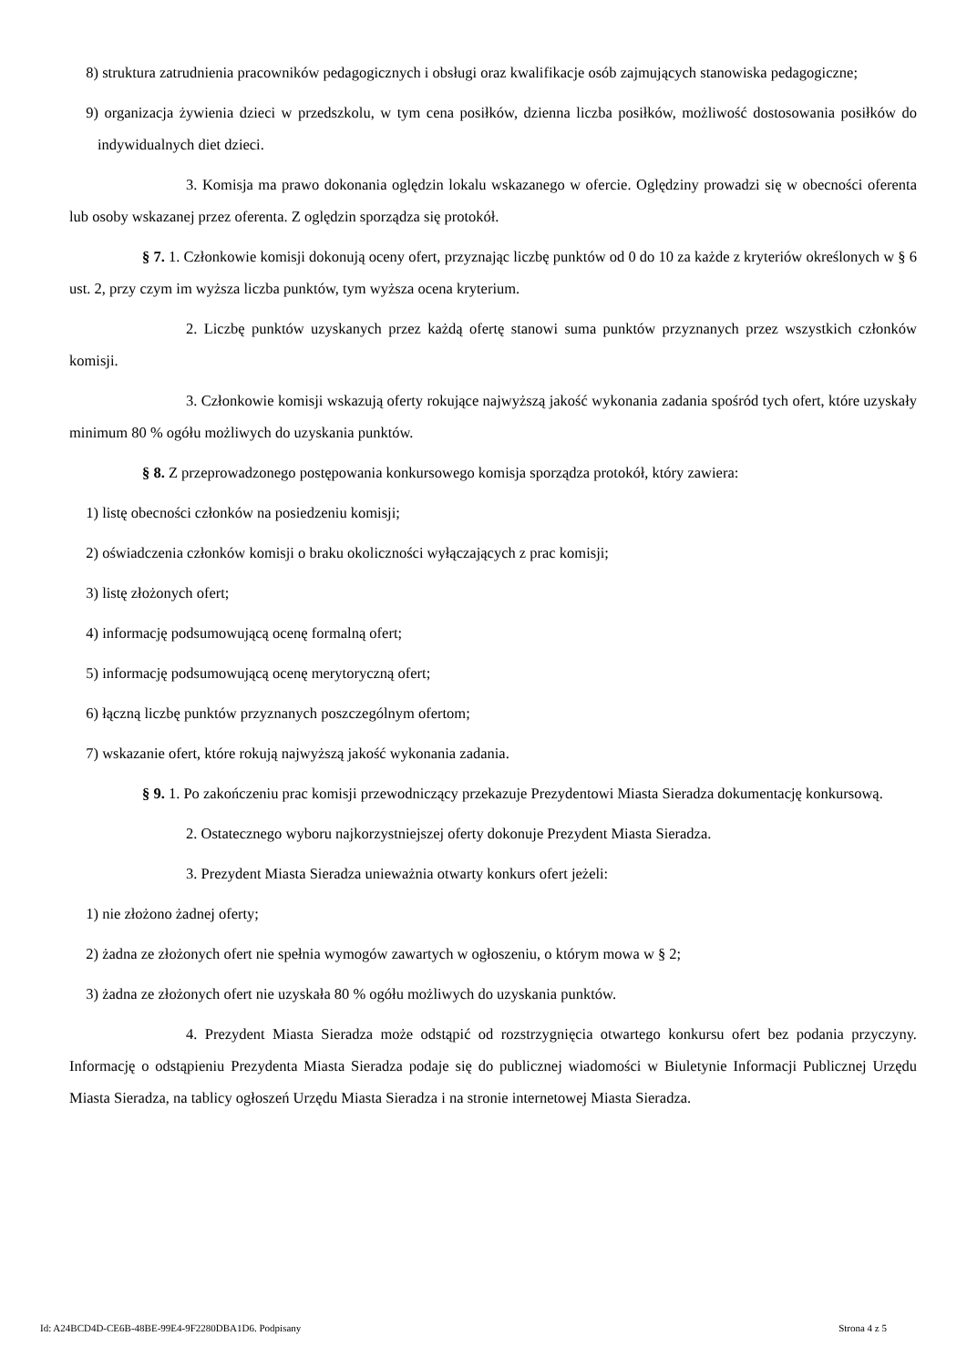8) struktura zatrudnienia pracowników pedagogicznych i obsługi oraz kwalifikacje osób zajmujących stanowiska pedagogiczne;
9) organizacja żywienia dzieci w przedszkolu, w tym cena posiłków, dzienna liczba posiłków, możliwość dostosowania posiłków do indywidualnych diet dzieci.
3. Komisja ma prawo dokonania oględzin lokalu wskazanego w ofercie. Oględziny prowadzi się w obecności oferenta lub osoby wskazanej przez oferenta. Z oględzin sporządza się protokół.
§ 7. 1. Członkowie komisji dokonują oceny ofert, przyznając liczbę punktów od 0 do 10 za każde z kryteriów określonych w § 6 ust. 2, przy czym im wyższa liczba punktów, tym wyższa ocena kryterium.
2. Liczbę punktów uzyskanych przez każdą ofertę stanowi suma punktów przyznanych przez wszystkich członków komisji.
3. Członkowie komisji wskazują oferty rokujące najwyższą jakość wykonania zadania spośród tych ofert, które uzyskały minimum 80 % ogółu możliwych do uzyskania punktów.
§ 8. Z przeprowadzonego postępowania konkursowego komisja sporządza protokół, który zawiera:
1) listę obecności członków na posiedzeniu komisji;
2) oświadczenia członków komisji o braku okoliczności wyłączających z prac komisji;
3) listę złożonych ofert;
4) informację podsumowującą ocenę formalną ofert;
5) informację podsumowującą ocenę merytoryczną ofert;
6) łączną liczbę punktów przyznanych poszczególnym ofertom;
7) wskazanie ofert, które rokują najwyższą jakość wykonania zadania.
§ 9. 1. Po zakończeniu prac komisji przewodniczący przekazuje Prezydentowi Miasta Sieradza dokumentację konkursową.
2. Ostatecznego wyboru najkorzystniejszej oferty dokonuje Prezydent Miasta Sieradza.
3. Prezydent Miasta Sieradza unieważnia otwarty konkurs ofert jeżeli:
1) nie złożono żadnej oferty;
2) żadna ze złożonych ofert nie spełnia wymogów zawartych w ogłoszeniu, o którym mowa w § 2;
3) żadna ze złożonych ofert nie uzyskała 80 % ogółu możliwych do uzyskania punktów.
4. Prezydent Miasta Sieradza może odstąpić od rozstrzygnięcia otwartego konkursu ofert bez podania przyczyny. Informację o odstąpieniu Prezydenta Miasta Sieradza podaje się do publicznej wiadomości w Biuletynie Informacji Publicznej Urzędu Miasta Sieradza, na tablicy ogłoszeń Urzędu Miasta Sieradza i na stronie internetowej Miasta Sieradza.
Id: A24BCD4D-CE6B-48BE-99E4-9F2280DBA1D6. Podpisany Strona 4 z 5